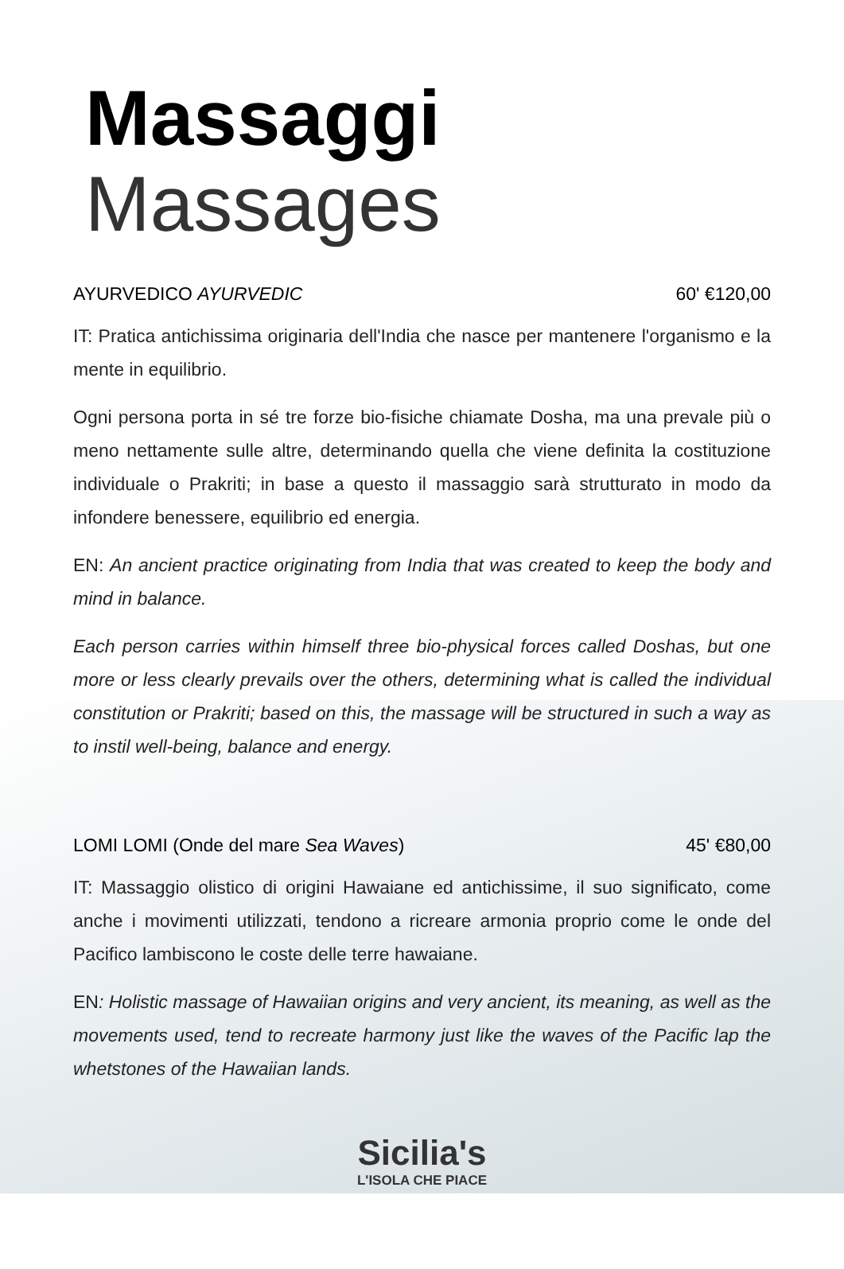Massaggi Massages
AYURVEDICO AYURVEDIC 60' €120,00
IT: Pratica antichissima originaria dell'India che nasce per mantenere l'organismo e la mente in equilibrio.
Ogni persona porta in sé tre forze bio-fisiche chiamate Dosha, ma una prevale più o meno nettamente sulle altre, determinando quella che viene definita la costituzione individuale o Prakriti; in base a questo il massaggio sarà strutturato in modo da infondere benessere, equilibrio ed energia.
EN: An ancient practice originating from India that was created to keep the body and mind in balance.
Each person carries within himself three bio-physical forces called Doshas, but one more or less clearly prevails over the others, determining what is called the individual constitution or Prakriti; based on this, the massage will be structured in such a way as to instil well-being, balance and energy.
LOMI LOMI (Onde del mare Sea Waves)
45' €80,00
IT: Massaggio olistico di origini Hawaiane ed antichissime, il suo significato, come anche i movimenti utilizzati, tendono a ricreare armonia proprio come le onde del Pacifico lambiscono le coste delle terre hawaiane.
EN: Holistic massage of Hawaiian origins and very ancient, its meaning, as well as the movements used, tend to recreate harmony just like the waves of the Pacific lap the whetstones of the Hawaiian lands.
Sicilia's
L'ISOLA CHE PIACE